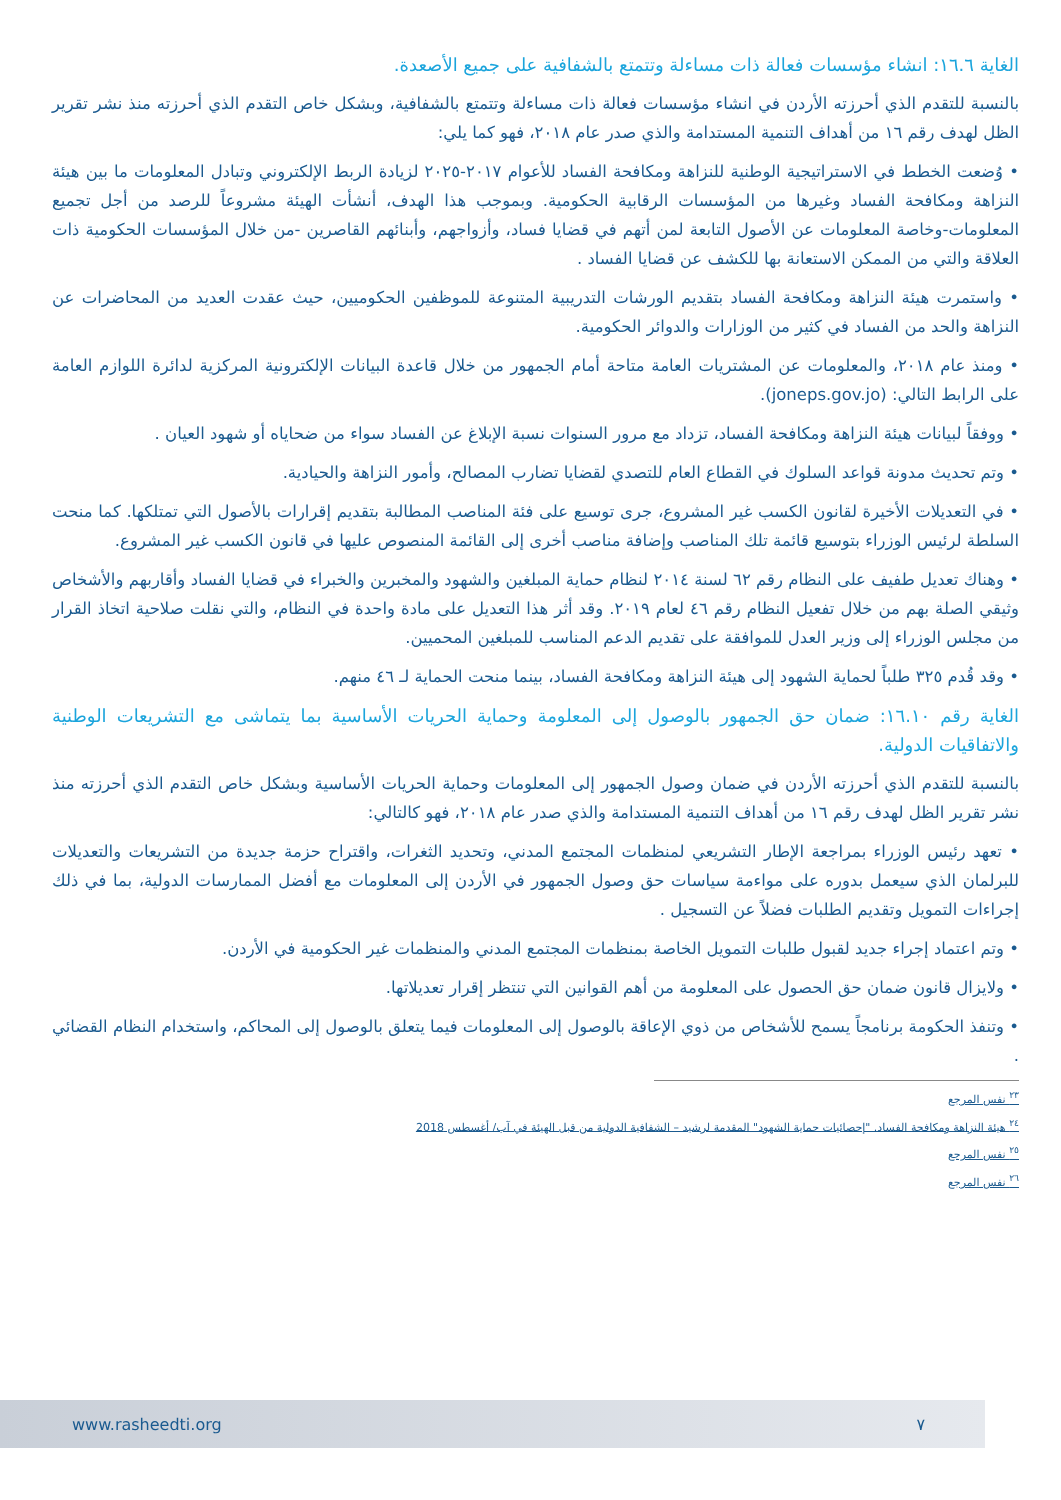الغاية ١٦.٦: انشاء مؤسسات فعالة ذات مساءلة وتتمتع بالشفافية على جميع الأصعدة.
بالنسبة للتقدم الذي أحرزته الأردن في انشاء مؤسسات فعالة ذات مساءلة وتتمتع بالشفافية، وبشكل خاص التقدم الذي أحرزته منذ نشر تقرير الظل لهدف رقم ١٦ من أهداف التنمية المستدامة والذي صدر عام ٢٠١٨، فهو كما يلي:
• وُضعت الخطط في الاستراتيجية الوطنية للنزاهة ومكافحة الفساد للأعوام ٢٠١٧-٢٠٢٥ لزيادة الربط الإلكتروني وتبادل المعلومات ما بين هيئة النزاهة ومكافحة الفساد وغيرها من المؤسسات الرقابية الحكومية. وبموجب هذا الهدف، أنشأت الهيئة مشروعاً للرصد من أجل تجميع المعلومات-وخاصة المعلومات عن الأصول التابعة لمن أتهم في قضايا فساد، وأزواجهم، وأبنائهم القاصرين -من خلال المؤسسات الحكومية ذات العلاقة والتي من الممكن الاستعانة بها للكشف عن قضايا الفساد .
• واستمرت هيئة النزاهة ومكافحة الفساد بتقديم الورشات التدريبية المتنوعة للموظفين الحكوميين، حيث عقدت العديد من المحاضرات عن النزاهة والحد من الفساد في كثير من الوزارات والدوائر الحكومية.
• ومنذ عام ٢٠١٨، والمعلومات عن المشتريات العامة متاحة أمام الجمهور من خلال قاعدة البيانات الإلكترونية المركزية لدائرة اللوازم العامة على الرابط التالي: (joneps.gov.jo).
• ووفقاً لبيانات هيئة النزاهة ومكافحة الفساد، تزداد مع مرور السنوات نسبة الإبلاغ عن الفساد سواء من ضحاياه أو شهود العيان .
• وتم تحديث مدونة قواعد السلوك في القطاع العام للتصدي لقضايا تضارب المصالح، وأمور النزاهة والحيادية.
• في التعديلات الأخيرة لقانون الكسب غير المشروع، جرى توسيع على فئة المناصب المطالبة بتقديم إقرارات بالأصول التي تمتلكها. كما منحت السلطة لرئيس الوزراء بتوسيع قائمة تلك المناصب وإضافة مناصب أخرى إلى القائمة المنصوص عليها في قانون الكسب غير المشروع.
• وهناك تعديل طفيف على النظام رقم ٦٢ لسنة ٢٠١٤ لنظام حماية المبلغين والشهود والمخبرين والخبراء في قضايا الفساد وأقاربهم والأشخاص وثيقي الصلة بهم من خلال تفعيل النظام رقم ٤٦ لعام ٢٠١٩. وقد أثر هذا التعديل على مادة واحدة في النظام، والتي نقلت صلاحية اتخاذ القرار من مجلس الوزراء إلى وزير العدل للموافقة على تقديم الدعم المناسب للمبلغين المحميين.
• وقد قُدم ٣٢٥ طلباً لحماية الشهود إلى هيئة النزاهة ومكافحة الفساد، بينما منحت الحماية لـ ٤٦ منهم.
الغاية رقم ١٦.١٠: ضمان حق الجمهور بالوصول إلى المعلومة وحماية الحريات الأساسية بما يتماشى مع التشريعات الوطنية والاتفاقيات الدولية.
بالنسبة للتقدم الذي أحرزته الأردن في ضمان وصول الجمهور إلى المعلومات وحماية الحريات الأساسية وبشكل خاص التقدم الذي أحرزته منذ نشر تقرير الظل لهدف رقم ١٦ من أهداف التنمية المستدامة والذي صدر عام ٢٠١٨، فهو كالتالي:
• تعهد رئيس الوزراء بمراجعة الإطار التشريعي لمنظمات المجتمع المدني، وتحديد الثغرات، واقتراح حزمة جديدة من التشريعات والتعديلات للبرلمان الذي سيعمل بدوره على مواءمة سياسات حق وصول الجمهور في الأردن إلى المعلومات مع أفضل الممارسات الدولية، بما في ذلك إجراءات التمويل وتقديم الطلبات فضلاً عن التسجيل .
• وتم اعتماد إجراء جديد لقبول طلبات التمويل الخاصة بمنظمات المجتمع المدني والمنظمات غير الحكومية في الأردن.
• ولايزال قانون ضمان حق الحصول على المعلومة من أهم القوانين التي تنتظر إقرار تعديلاتها.
• وتنفذ الحكومة برنامجاً يسمح للأشخاص من ذوي الإعاقة بالوصول إلى المعلومات فيما يتعلق بالوصول إلى المحاكم، واستخدام النظام القضائي .
<sup>٢٣</sup> نفس المرجع
<sup>٢٤</sup> هيئة النزاهة ومكافحة الفساد. "إحصائيات حماية الشهود" المقدمة لرشيد – الشفافية الدولية من قبل الهيئة في آب/ أغسطس 2018
<sup>٢٥</sup> نفس المرجع
<sup>٢٦</sup> نفس المرجع
www.rasheedti.org ٧